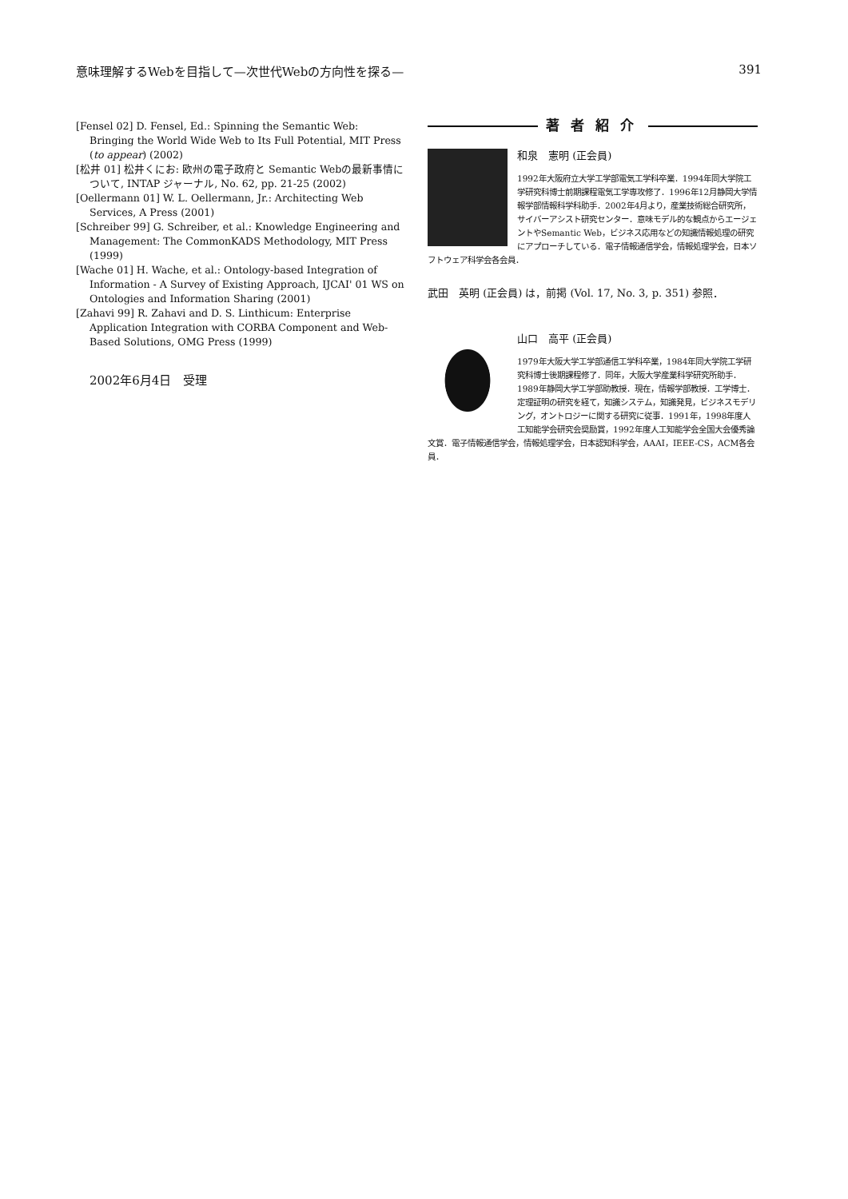意味理解するWebを目指して—次世代Webの方向性を探る— 391
[Fensel 02] D. Fensel, Ed.: Spinning the Semantic Web: Bringing the World Wide Web to Its Full Potential, MIT Press (to appear) (2002)
[松井 01] 松井くにお: 欧州の電子政府と Semantic Webの最新事情について, INTAP ジャーナル, No. 62, pp. 21-25 (2002)
[Oellermann 01] W. L. Oellermann, Jr.: Architecting Web Services, A Press (2001)
[Schreiber 99] G. Schreiber, et al.: Knowledge Engineering and Management: The CommonKADS Methodology, MIT Press (1999)
[Wache 01] H. Wache, et al.: Ontology-based Integration of Information - A Survey of Existing Approach, IJCAI' 01 WS on Ontologies and Information Sharing (2001)
[Zahavi 99] R. Zahavi and D. S. Linthicum: Enterprise Application Integration with CORBA Component and Web-Based Solutions, OMG Press (1999)
2002年6月4日　受理
著者紹介
和泉　憲明 (正会員)
1992年大阪府立大学工学部電気工学科卒業．1994年同大学院工学研究科博士前期課程電気工学専攻修了．1996年12月静岡大学情報学部情報科学科助手．2002年4月より，産業技術総合研究所，サイバーアシスト研究センター．意味モデル的な観点からエージェントやSemantic Web，ビジネス応用などの知識情報処理の研究にアプローチしている．電子情報通信学会，情報処理学会，日本ソフトウェア科学会各会員．
武田　英明 (正会員) は，前掲 (Vol. 17, No. 3, p. 351) 参照．
山口　高平 (正会員)
1979年大阪大学工学部通信工学科卒業，1984年同大学院工学研究科博士後期課程修了．同年，大阪大学産業科学研究所助手．1989年静岡大学工学部助教授．現在，情報学部教授．工学博士．定理証明の研究を経て，知識システム，知識発見，ビジネスモデリング，オントロジーに関する研究に従事．1991年，1998年度人工知能学会研究会奨励賞，1992年度人工知能学会全国大会優秀論文賞．電子情報通信学会，情報処理学会，日本認知科学会，AAAI，IEEE-CS，ACM各会員．